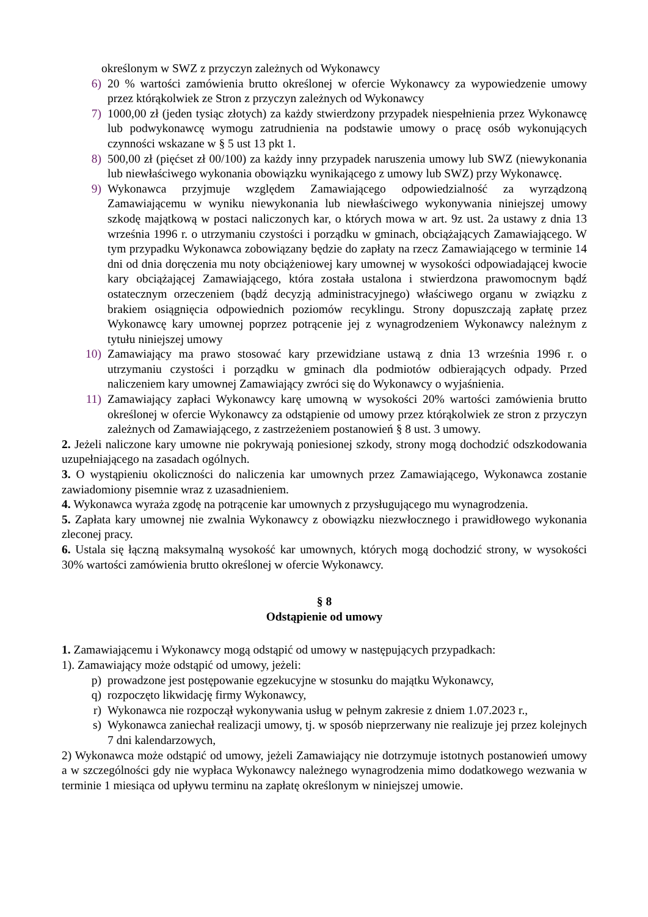określonym w SWZ z przyczyn zależnych od Wykonawcy
6) 20 % wartości zamówienia brutto określonej w ofercie Wykonawcy za wypowiedzenie umowy przez którąkolwiek ze Stron z przyczyn zależnych od Wykonawcy
7) 1000,00 zł (jeden tysiąc złotych) za każdy stwierdzony przypadek niespełnienia przez Wykonawcę lub podwykonawcę wymogu zatrudnienia na podstawie umowy o pracę osób wykonujących czynności wskazane w § 5 ust 13 pkt 1.
8) 500,00 zł (pięćset zł 00/100) za każdy inny przypadek naruszenia umowy lub SWZ (niewykonania lub niewłaściwego wykonania obowiązku wynikającego z umowy lub SWZ) przy Wykonawcę.
9) Wykonawca przyjmuje względem Zamawiającego odpowiedzialność za wyrządzoną Zamawiającemu w wyniku niewykonania lub niewłaściwego wykonywania niniejszej umowy szkodę majątkową w postaci naliczonych kar, o których mowa w art. 9z ust. 2a ustawy z dnia 13 września 1996 r. o utrzymaniu czystości i porządku w gminach, obciążających Zamawiającego. W tym przypadku Wykonawca zobowiązany będzie do zapłaty na rzecz Zamawiającego w terminie 14 dni od dnia doręczenia mu noty obciążeniowej kary umownej w wysokości odpowiadającej kwocie kary obciążającej Zamawiającego, która została ustalona i stwierdzona prawomocnym bądź ostatecznym orzeczeniem (bądź decyzją administracyjnego) właściwego organu w związku z brakiem osiągnięcia odpowiednich poziomów recyklingu. Strony dopuszczają zapłatę przez Wykonawcę kary umownej poprzez potrącenie jej z wynagrodzeniem Wykonawcy należnym z tytułu niniejszej umowy
10) Zamawiający ma prawo stosować kary przewidziane ustawą z dnia 13 września 1996 r. o utrzymaniu czystości i porządku w gminach dla podmiotów odbierających odpady. Przed naliczeniem kary umownej Zamawiający zwróci się do Wykonawcy o wyjaśnienia.
11) Zamawiający zapłaci Wykonawcy karę umowną w wysokości 20% wartości zamówienia brutto określonej w ofercie Wykonawcy za odstąpienie od umowy przez którąkolwiek ze stron z przyczyn zależnych od Zamawiającego, z zastrzeżeniem postanowień § 8 ust. 3 umowy.
2. Jeżeli naliczone kary umowne nie pokrywają poniesionej szkody, strony mogą dochodzić odszkodowania uzupełniającego na zasadach ogólnych.
3. O wystąpieniu okoliczności do naliczenia kar umownych przez Zamawiającego, Wykonawca zostanie zawiadomiony pisemnie wraz z uzasadnieniem.
4. Wykonawca wyraża zgodę na potrącenie kar umownych z przysługującego mu wynagrodzenia.
5. Zapłata kary umownej nie zwalnia Wykonawcy z obowiązku niezwłocznego i prawidłowego wykonania zleconej pracy.
6. Ustala się łączną maksymalną wysokość kar umownych, których mogą dochodzić strony, w wysokości 30% wartości zamówienia brutto określonej w ofercie Wykonawcy.
§ 8
Odstąpienie od umowy
1. Zamawiającemu i Wykonawcy mogą odstąpić od umowy w następujących przypadkach:
1). Zamawiający może odstąpić od umowy, jeżeli:
p) prowadzone jest postępowanie egzekucyjne w stosunku do majątku Wykonawcy,
q) rozpoczęto likwidację firmy Wykonawcy,
r) Wykonawca nie rozpoczął wykonywania usług w pełnym zakresie z dniem 1.07.2023 r.,
s) Wykonawca zaniechał realizacji umowy, tj. w sposób nieprzerwany nie realizuje jej przez kolejnych 7 dni kalendarzowych,
2) Wykonawca może odstąpić od umowy, jeżeli Zamawiający nie dotrzymuje istotnych postanowień umowy a w szczególności gdy nie wypłaca Wykonawcy należnego wynagrodzenia mimo dodatkowego wezwania w terminie 1 miesiąca od upływu terminu na zapłatę określonym w niniejszej umowie.